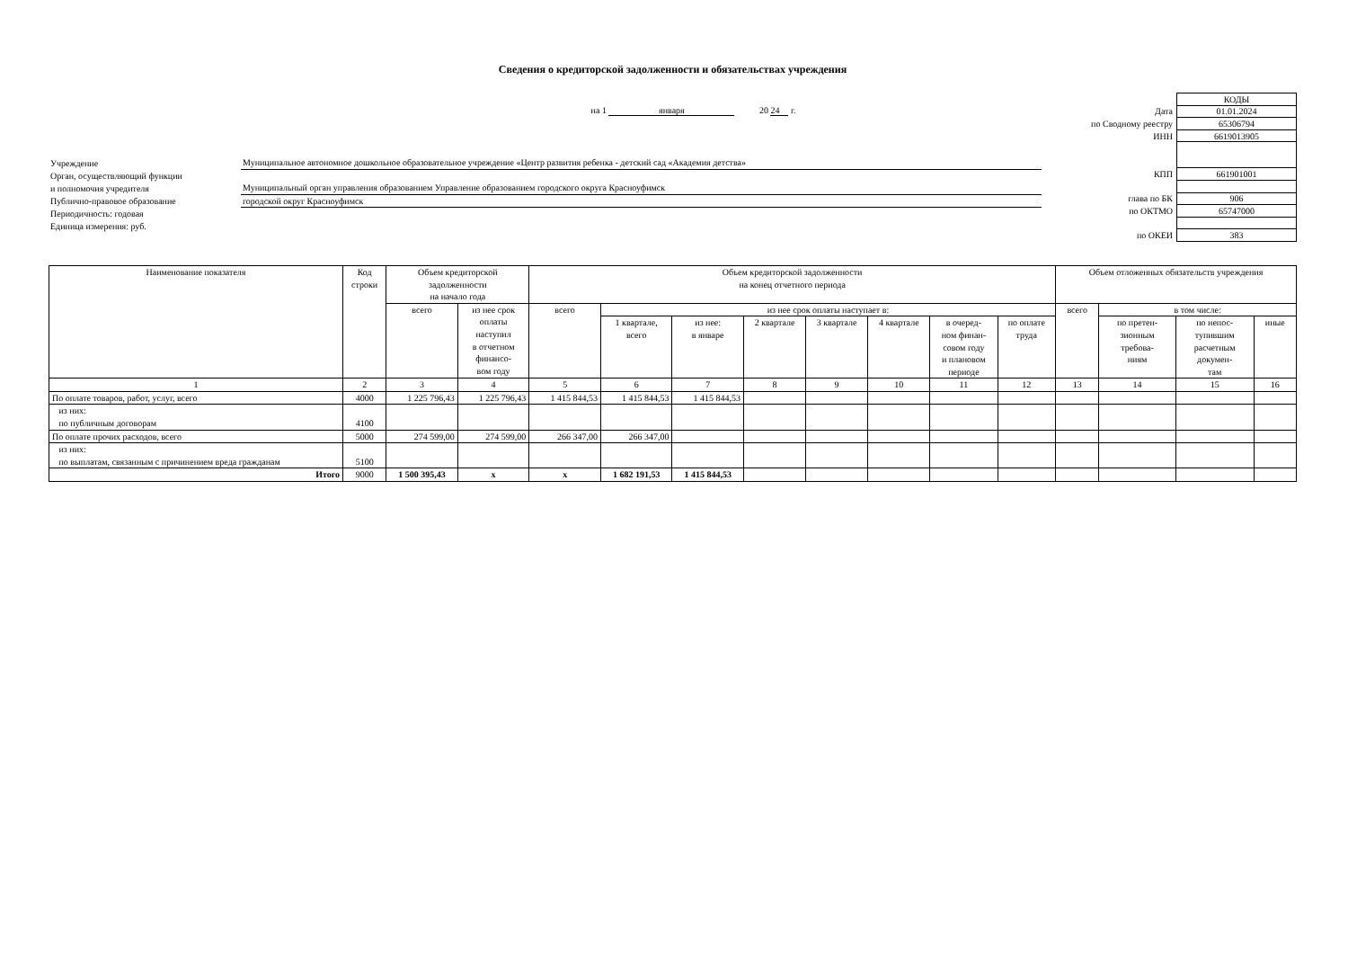Сведения о кредиторской задолженности и обязательствах учреждения
на 1 января 20 24 г.
| Учреждение | Муниципальное автономное дошкольное образовательное учреждение «Центр развития ребенка - детский сад «Академия детства» |
| Орган, осуществляющий функции | |
| и полномочия учредителя | Муниципальный орган управления образованием Управление образованием городского округа Красноуфимск |
| Публично-правовое образование | городской округ Красноуфимск |
| Периодичность: годовая | |
| Единица измерения: руб. | |
| | КОДЫ |
| Дата | 01.01.2024 |
| по Сводному реестру | 65306794 |
| ИНН | 6619013905 |
| КПП | 661901001 |
| глава по БК | 906 |
| по ОКТМО | 65747000 |
| по ОКЕИ | 383 |
| Наименование показателя | Код строки | Объем кредиторской задолженности на начало года | | Объем кредиторской задолженности на конец отчетного периода | | | | | | | | Объем отложенных обязательств учреждения | | | |
| --- | --- | --- | --- | --- | --- | --- | --- | --- | --- | --- | --- | --- | --- | --- | --- |
| | | всего | из нее срок оплаты наступил в отчетном финансо- вом году | всего | из нее срок оплаты наступает в: | | | | | | | всего | в том числе: | | |
| | | | | | 1 квартале, всего | из нее: в январе | 2 квартале | 3 квартале | 4 квартале | в очеред- ном финан- совом году и плановом периоде | по оплате труда | | по претен- зионным требова- ниям | по непос- тупившим расчетным докумен- там | иные |
| 1 | 2 | 3 | 4 | 5 | 6 | 7 | 8 | 9 | 10 | 11 | 12 | 13 | 14 | 15 | 16 |
| По оплате товаров, работ, услуг, всего | 4000 | 1 225 796,43 | 1 225 796,43 | 1 415 844,53 | 1 415 844,53 | 1 415 844,53 | | | | | | | | | |
| из них: по публичным договорам | 4100 | | | | | | | | | | | | | | |
| По оплате прочих расходов, всего | 5000 | 274 599,00 | 274 599,00 | 266 347,00 | 266 347,00 | | | | | | | | | | |
| из них: по выплатам, связанным с причинением вреда гражданам | 5100 | | | | | | | | | | | | | | |
| Итого | 9000 | 1 500 395,43 | x | x | 1 682 191,53 | 1 415 844,53 | | | | | | | | | |